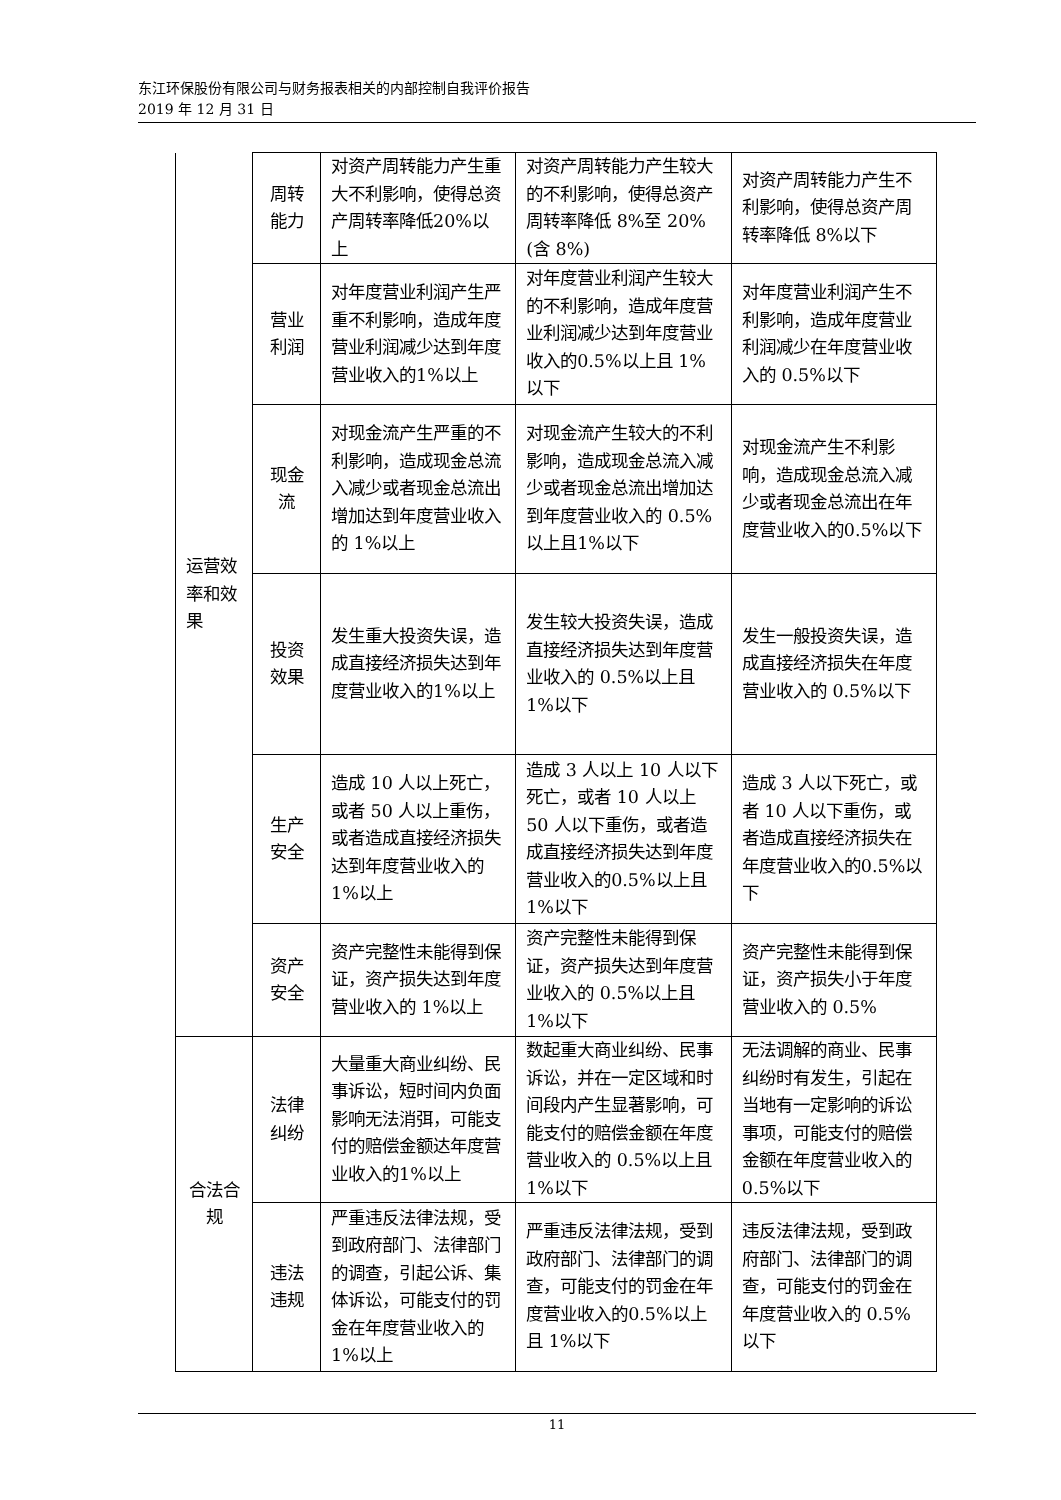东江环保股份有限公司与财务报表相关的内部控制自我评价报告
2019 年 12 月 31 日
| 运营效率和效果 | 周转能力 | 对资产周转能力产生重大不利影响，使得总资产周转率降低20%以上 | 对资产周转能力产生较大的不利影响，使得总资产周转率降低 8%至 20%(含 8%) | 对资产周转能力产生不利影响，使得总资产周转率降低 8%以下 |
| | 营业利润 | 对年度营业利润产生严重不利影响，造成年度营业利润减少达到年度营业收入的1%以上 | 对年度营业利润产生较大的不利影响，造成年度营业利润减少达到年度营业收入的0.5%以上且 1%以下 | 对年度营业利润产生不利影响，造成年度营业利润减少在年度营业收入的 0.5%以下 |
| | 现金流 | 对现金流产生严重的不利影响，造成现金总流入减少或者现金总流出增加达到年度营业收入的 1%以上 | 对现金流产生较大的不利影响，造成现金总流入减少或者现金总流出增加达到年度营业收入的 0.5%以上且1%以下 | 对现金流产生不利影响，造成现金总流入减少或者现金总流出在年度营业收入的0.5%以下 |
| | 投资效果 | 发生重大投资失误，造成直接经济损失达到年度营业收入的1%以上 | 发生较大投资失误，造成直接经济损失达到年度营业收入的 0.5%以上且 1%以下 | 发生一般投资失误，造成直接经济损失在年度营业收入的 0.5%以下 |
| | 生产安全 | 造成 10 人以上死亡，或者 50 人以上重伤，或者造成直接经济损失达到年度营业收入的 1%以上 | 造成 3 人以上 10 人以下死亡，或者 10 人以上 50 人以下重伤，或者造成直接经济损失达到年度营业收入的0.5%以上且 1%以下 | 造成 3 人以下死亡，或者 10 人以下重伤，或者造成直接经济损失在年度营业收入的0.5%以下 |
| | 资产安全 | 资产完整性未能得到保证，资产损失达到年度营业收入的 1%以上 | 资产完整性未能得到保证，资产损失达到年度营业收入的 0.5%以上且 1%以下 | 资产完整性未能得到保证，资产损失小于年度营业收入的 0.5% |
| 合法合规 | 法律纠纷 | 大量重大商业纠纷、民事诉讼，短时间内负面影响无法消弭，可能支付的赔偿金额达年度营业收入的1%以上 | 数起重大商业纠纷、民事诉讼，并在一定区域和时间段内产生显著影响，可能支付的赔偿金额在年度营业收入的 0.5%以上且 1%以下 | 无法调解的商业、民事纠纷时有发生，引起在当地有一定影响的诉讼事项，可能支付的赔偿金额在年度营业收入的 0.5%以下 |
| | 违法违规 | 严重违反法律法规，受到政府部门、法律部门的调查，引起公诉、集体诉讼，可能支付的罚金在年度营业收入的 1%以上 | 严重违反法律法规，受到政府部门、法律部门的调查，可能支付的罚金在年度营业收入的0.5%以上且 1%以下 | 违反法律法规，受到政府部门、法律部门的调查，可能支付的罚金在年度营业收入的 0.5%以下 |
11